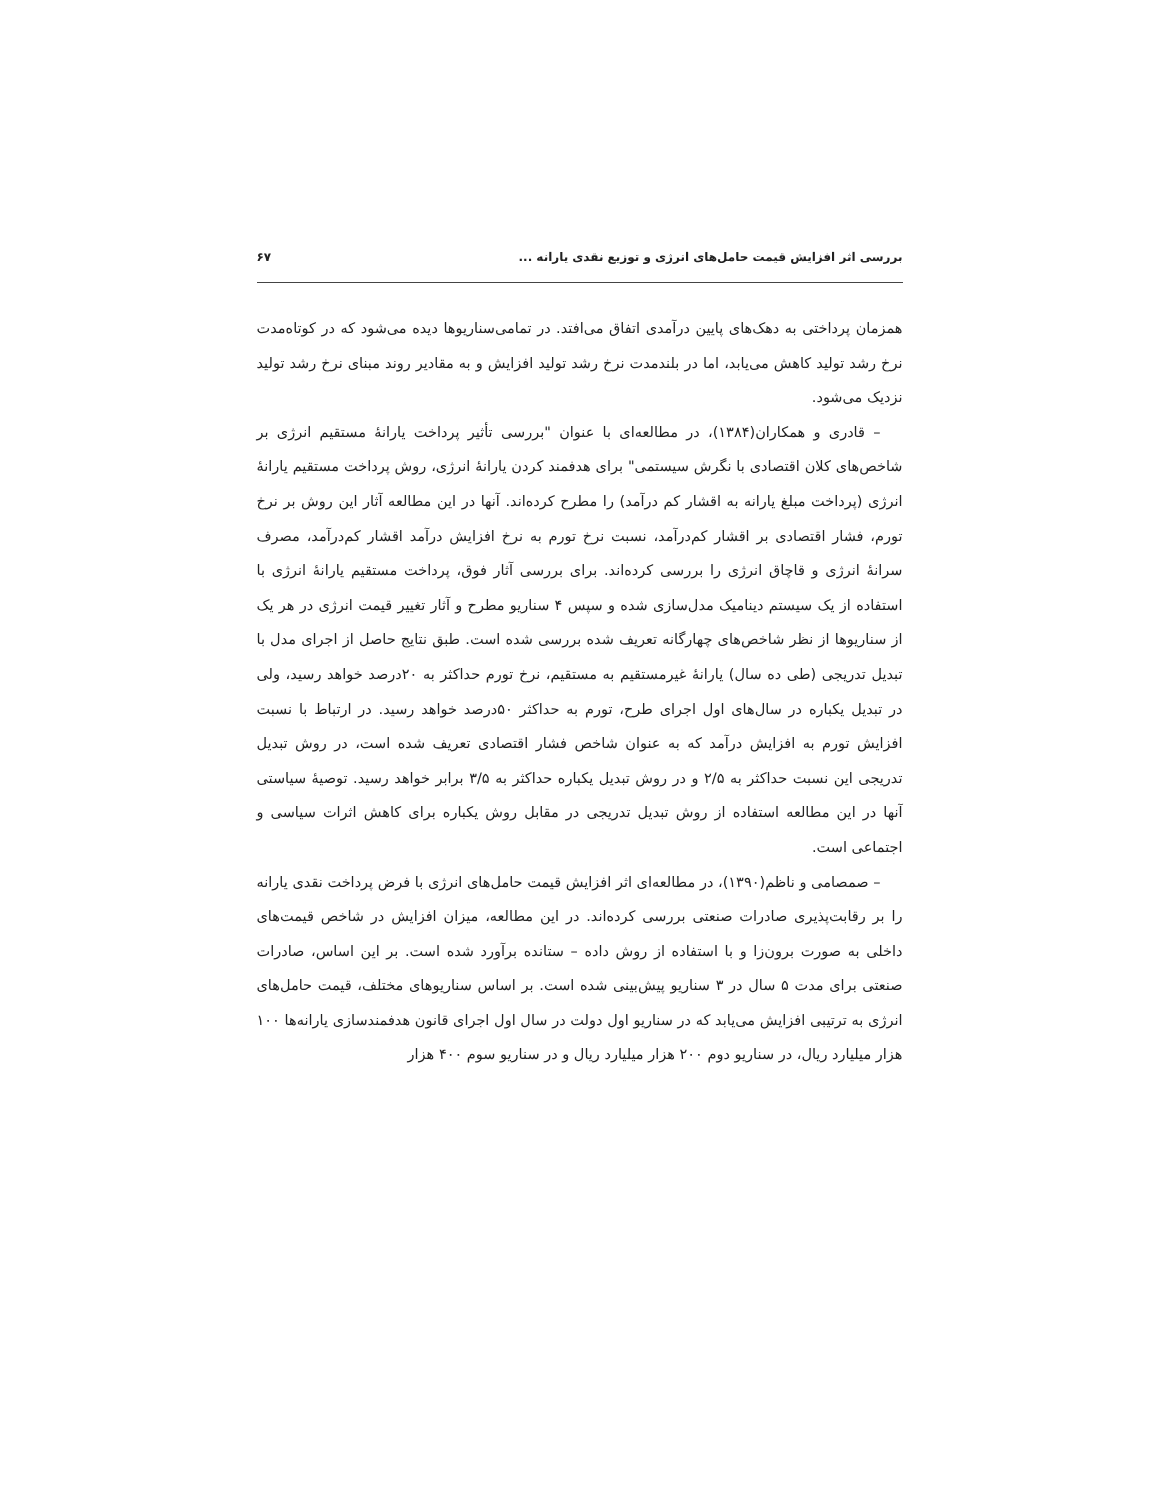بررسی اثر افزایش قیمت حامل‌های انرژی و توزیع نقدی یارانه ... ۶۷
همزمان پرداختی به دهک‌های پایین درآمدی اتفاق می‌افتد. در تمامی‌سناریوها دیده می‌شود که در کوتاه‌مدت نرخ رشد تولید کاهش می‌یابد، اما در بلندمدت نرخ رشد تولید افزایش و به مقادیر روند مبنای نرخ رشد تولید نزدیک می‌شود.
– قادری و همکاران(۱۳۸۴)، در مطالعه‌ای با عنوان "بررسی تأثیر پرداخت یارانهٔ مستقیم انرژی بر شاخص‌های کلان اقتصادی با نگرش سیستمی" برای هدفمند کردن یارانهٔ انرژی، روش پرداخت مستقیم یارانهٔ انرژی (پرداخت مبلغ یارانه به اقشار کم درآمد) را مطرح کرده‌اند. آنها در این مطالعه آثار این روش بر نرخ تورم، فشار اقتصادی بر اقشار کم‌درآمد، نسبت نرخ تورم به نرخ افزایش درآمد اقشار کم‌درآمد، مصرف سرانهٔ انرژی و قاچاق انرژی را بررسی کرده‌اند. برای بررسی آثار فوق، پرداخت مستقیم یارانهٔ انرژی با استفاده از یک سیستم دینامیک مدل‌سازی شده و سپس ۴ سناریو مطرح و آثار تغییر قیمت انرژی در هر یک از سناریوها از نظر شاخص‌های چهارگانه تعریف شده بررسی شده است. طبق نتایج حاصل از اجرای مدل با تبدیل تدریجی (طی ده سال) یارانهٔ غیرمستقیم به مستقیم، نرخ تورم حداکثر به ۲۰درصد خواهد رسید، ولی در تبدیل یکباره در سال‌های اول اجرای طرح، تورم به حداکثر ۵۰درصد خواهد رسید. در ارتباط با نسبت افزایش تورم به افزایش درآمد که به عنوان شاخص فشار اقتصادی تعریف شده است، در روش تبدیل تدریجی این نسبت حداکثر به ۲/۵ و در روش تبدیل یکباره حداکثر به ۳/۵ برابر خواهد رسید. توصیهٔ سیاستی آنها در این مطالعه استفاده از روش تبدیل تدریجی در مقابل روش یکباره برای کاهش اثرات سیاسی و اجتماعی است.
– صمصامی و ناظم(۱۳۹۰)، در مطالعه‌ای اثر افزایش قیمت حامل‌های انرژی با فرض پرداخت نقدی یارانه را بر رقابت‌پذیری صادرات صنعتی بررسی کرده‌اند. در این مطالعه، میزان افزایش در شاخص قیمت‌های داخلی به صورت برون‌زا و با استفاده از روش داده – ستانده برآورد شده است. بر این اساس، صادرات صنعتی برای مدت ۵ سال در ۳ سناریو پیش‌بینی شده است. بر اساس سناریوهای مختلف، قیمت حامل‌های انرژی به ترتیبی افزایش می‌یابد که در سناریو اول دولت در سال اول اجرای قانون هدفمندسازی یارانه‌ها ۱۰۰ هزار میلیارد ریال، در سناریو دوم ۲۰۰ هزار میلیارد ریال و در سناریو سوم ۴۰۰ هزار